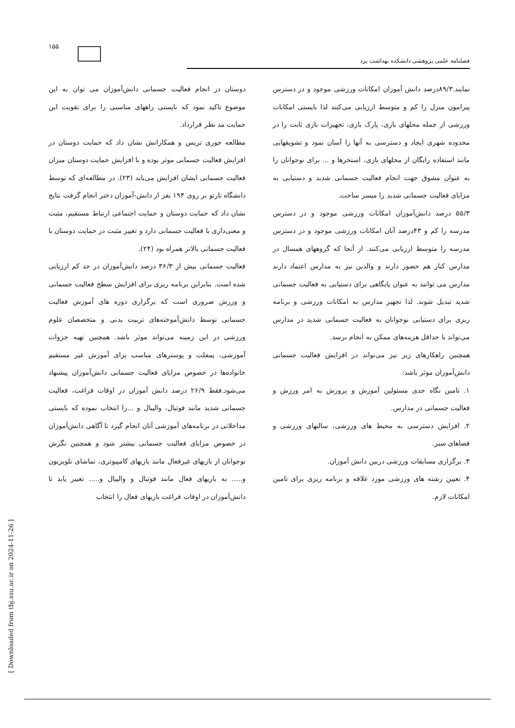۱۵۵
فصلنامه علمی پژوهشی دانشکده بهداشت یزد
دوستان در انجام فعالیت جسمانی دانش‌آموزان می توان به این موضوع تاکید نمود که بایستی راههای مناسبی را برای تقویت این حمایت مد نظر قرارداد.
مطالعه جوری تریس و همکارانش نشان داد که حمایت دوستان در افزایش فعالیت جسمانی موثر بوده و با افزایش حمایت دوستان میزان فعالیت جسمانی ایشان افزایش می‌یابد (۲۳). در مطالعه‌ای که توسط دانشگاه تارتو بر روی ۱۹۳ نفر از دانش-آموزان دختر انجام گرفت نتایج نشان داد که حمایت دوستان و حمایت اجتماعی ارتباط مستقیم، مثبت و معنی‌داری با فعالیت جسمانی دارد و تغییر مثبت در حمایت دوستان با فعالیت جسمانی بالاتر همراه بود (۲۴).
فعالیت جسمانی بیش از ۳۶/۳ درصد دانش‌آموزان در حد کم ارزیابی شده است. بنابراین برنامه ریزی برای افزایش سطح فعالیت جسمانی و ورزش ضروری است که برگزاری دوره های آموزش فعالیت جسمانی توسط دانش‌آموخته‌های تربیت بدنی و متخصصان علوم ورزشی در این زمینه می‌تواند موثر باشد. همچنین تهیه جزوات آموزشی، پمفلت و پوسترهای مناسب برای آموزش غیر مستقیم خانواده‌ها در خصوص مزایای فعالیت جسمانی دانش‌آموزان پیشنهاد می‌شود.فقط ۲۶/۹ درصد دانش آموزان در اوقات فراغت، فعالیت جسمانی شدید مانند فوتبال، والیبال و ...را انتخاب نموده که بایستی مداخلاتی در برنامه‌های آموزشی آنان انجام گیرد تا آگاهی دانش‌آموزان در خصوص مزایای فعالیت جسمانی بیشتر شود و همچنین نگرش نوجوانان از بازیهای غیرفعال مانند بازیهای کامپیوتری، تماشای تلویزیون و..... به بازیهای فعال مانند فوتبال و والیبال و..... تغییر یابد تا دانش‌آموزان در اوقات فراغت بازیهای فعال را انتخاب
نمایند.۸۹/۳درصد دانش آموزان امکانات ورزشی موجود و در دسترس پیرامون منزل را کم و متوسط ارزیابی می‌کنند لذا بایستی امکانات ورزشی از جمله محلهای بازی، پارک بازی، تجهیزات بازی ثابت را در محدوده شهری ایجاد و دسترسی به آنها را آسان نمود و تشویقهایی مانند استفاده رایگان از محلهای بازی، استخرها و ... برای نوجوانان را به عنوان مشوق جهت انجام فعالیت جسمانی شدید و دستیابی به مزایای فعالیت جسمانی شدید را میسر ساخت.
۵۵/۳ درصد دانش‌آموزان امکانات ورزشی موجود و در دسترس مدرسه را کم و ۴۳درصد آنان امکانات ورزشی موجود و در دسترس مدرسه را متوسط ارزیابی می‌کنند. از آنجا که گروههای همسال در مدارس کنار هم حضور دارند و والدین نیز به مدارس اعتماد دارند مدارس می توانند به عنوان پایگاهی برای دستیابی به فعالیت جسمانی شدید تبدیل شوند. لذا تجهیز مدارس به امکانات ورزشی و برنامه ریزی برای دستیابی نوجوانان به فعالیت جسمانی شدید در مدارس می‌تواند با حداقل هزینه‌های ممکن به انجام برسد.
همچنین راهکارهای زیر نیز می‌تواند در افزایش فعالیت جسمانی دانش‌آموزان موثر باشد:
۱. تامین نگاه جدی مسئولین آموزش و پرورش به امر ورزش و فعالیت جسمانی در مدارس.
۲. افزایش دسترسی به محیط های ورزشی، سالنهای ورزشی و فضاهای سبز.
۳. برگزاری مسابقات ورزشی دربین دانش آموزان.
۴. تعیین رشته های ورزشی مورد علاقه و برنامه ریزی برای تامین امکانات لازم.
[ Downloaded from tbj.ssu.ac.ir on 2024-11-26 ]